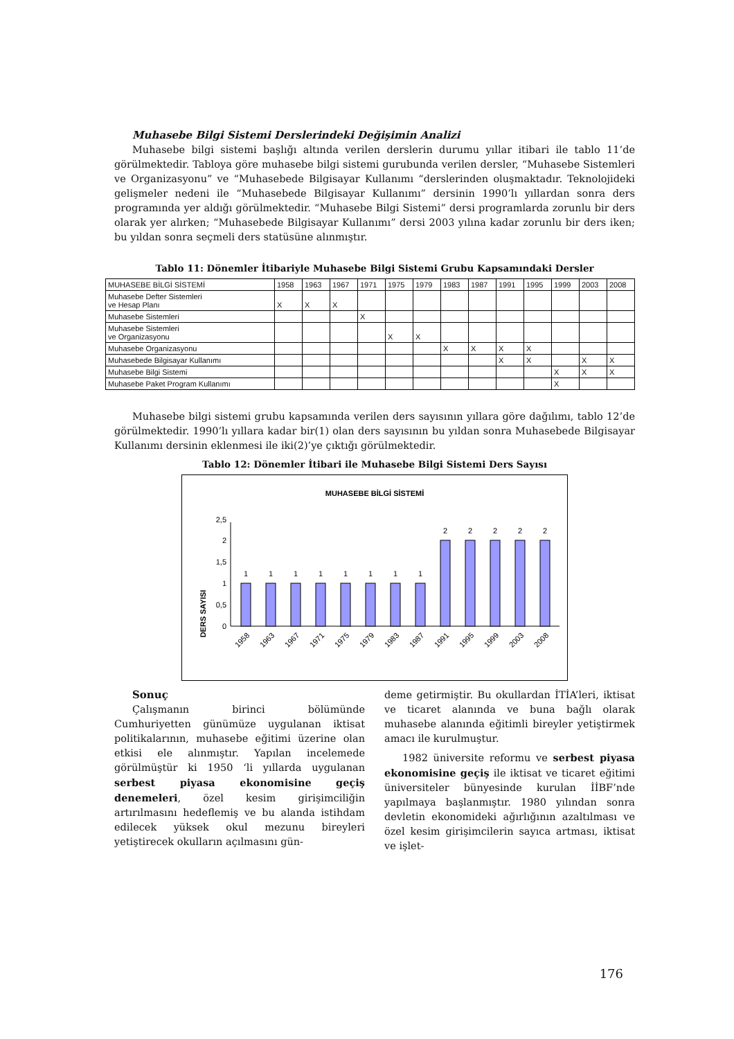Muhasebe Bilgi Sistemi Derslerindeki Değişimin Analizi
Muhasebe bilgi sistemi başlığı altında verilen derslerin durumu yıllar itibari ile tablo 11’de görülmektedir. Tabloya göre muhasebe bilgi sistemi gurubunda verilen dersler, “Muhasebe Sistemleri ve Organizasyonu” ve “Muhasebede Bilgisayar Kullanımı “derslerinden oluşmaktadır. Teknolojideki gelişmeler nedeni ile “Muhasebede Bilgisayar Kullanımı” dersinin 1990’lı yıllardan sonra ders programında yer aldığı görülmektedir. “Muhasebe Bilgi Sistemi” dersi programlarda zorunlu bir ders olarak yer alırken; “Muhasebede Bilgisayar Kullanımı” dersi 2003 yılına kadar zorunlu bir ders iken; bu yıldan sonra seçmeli ders statüsüne alınmıştır.
Tablo 11: Dönemler İtibariyle Muhasebe Bilgi Sistemi Grubu Kapsamındaki Dersler
| MUHASEBE BİLGİ SİSTEMİ | 1958 | 1963 | 1967 | 1971 | 1975 | 1979 | 1983 | 1987 | 1991 | 1995 | 1999 | 2003 | 2008 |
| Muhasebe Defter Sistemleri ve Hesap Planı | X | X | X | | | | | | | | | | |
| Muhasebe Sistemleri | | | | X | | | | | | | | | |
| Muhasebe Sistemleri ve Organizasyonu | | | | | X | X | | | | | | | |
| Muhasebe Organizasyonu | | | | | | | X | X | X | X | | | |
| Muhasebede Bilgisayar Kullanımı | | | | | | | | | X | X | | X | X |
| Muhasebe Bilgi Sistemi | | | | | | | | | | | X | X | X |
| Muhasebe Paket Program Kullanımı | | | | | | | | | | | X | | |
Muhasebe bilgi sistemi grubu kapsamında verilen ders sayısının yıllara göre dağılımı, tablo 12’de görülmektedir. 1990’lı yıllara kadar bir(1) olan ders sayısının bu yıldan sonra Muhasebede Bilgisayar Kullanımı dersinin eklenmesi ile iki(2)’ye çıktığı görülmektedir.
Tablo 12: Dönemler İtibari ile Muhasebe Bilgi Sistemi Ders Sayısı
MUHASEBE BİLGİ SİSTEMİ
DERS SAYISI
0
0,5
1
1,5
2
2,5
1
1
1
1
1
1
1
1
2
2
2
2
2
1958
1963
1967
1971
1975
1979
1983
1987
1991
1995
1999
2003
2008
Sonuç
Çalışmanın birinci bölümünde Cumhuriyetten günümüze uygulanan iktisat politikalarının, muhasebe eğitimi üzerine olan etkisi ele alınmıştır. Yapılan incelemede görülmüştür ki 1950 ‘li yıllarda uygulanan serbest piyasa ekonomisine geçiş denemeleri, özel kesim girişimciliğin artırılmasını hedeflemiş ve bu alanda istihdam edilecek yüksek okul mezunu bireyleri yetiştirecek okulların açılmasını gün-
deme getirmiştir. Bu okullardan İTİA’leri, iktisat ve ticaret alanında ve buna bağlı olarak muhasebe alanında eğitimli bireyler yetiştirmek amacı ile kurulmuştur.
1982 üniversite reformu ve serbest piyasa ekonomisine geçiş ile iktisat ve ticaret eğitimi üniversiteler bünyesinde kurulan İİBF’nde yapılmaya başlanmıştır. 1980 yılından sonra devletin ekonomideki ağırlığının azaltılması ve özel kesim girişimcilerin sayıca artması, iktisat ve işlet-
176